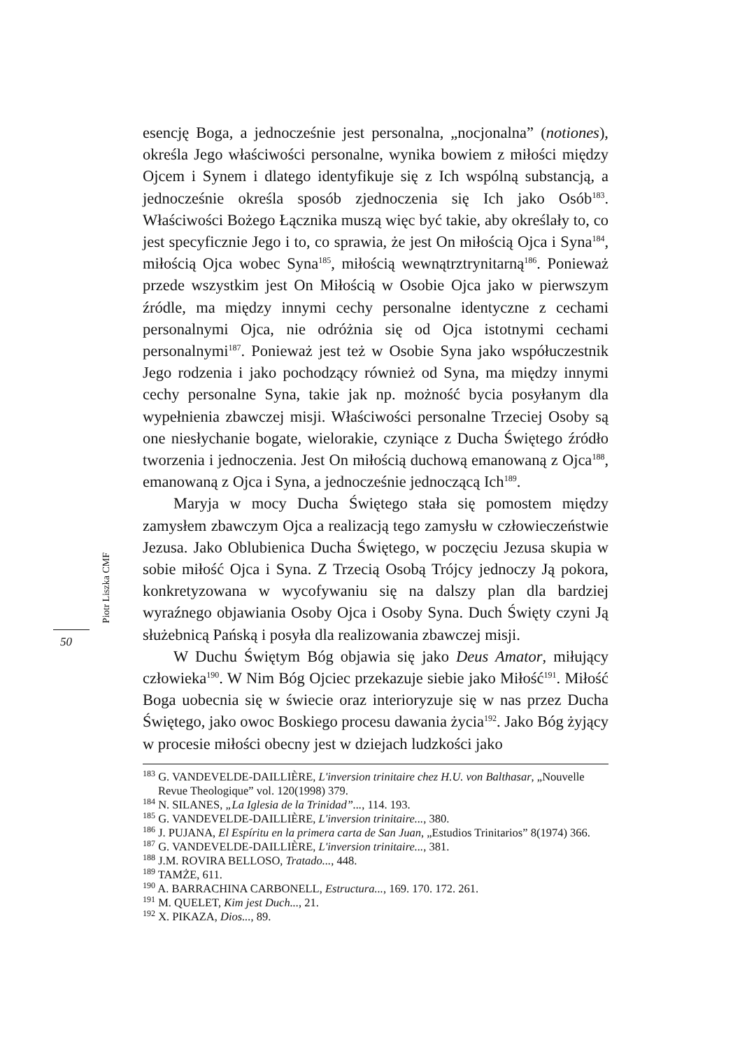esencję Boga, a jednocześnie jest personalna, „nocjonalna” (notiones), określa Jego właściwości personalne, wynika bowiem z miłości między Ojcem i Synem i dlatego identyfikuje się z Ich wspólną substancją, a jednocześnie określa sposób zjednoczenia się Ich jako Osób<sup>183</sup>. Właściwości Bożego Łącznika muszą więc być takie, aby określały to, co jest specyficznie Jego i to, co sprawia, że jest On miłością Ojca i Syna<sup>184</sup>, miłością Ojca wobec Syna<sup>185</sup>, miłością wewnątrztrynitarną<sup>186</sup>. Ponieważ przede wszystkim jest On Miłością w Osobie Ojca jako w pierwszym źródle, ma między innymi cechy personalne identyczne z cechami personalnymi Ojca, nie odróżnia się od Ojca istotnymi cechami personalnymi<sup>187</sup>. Ponieważ jest też w Osobie Syna jako współuczestnik Jego rodzenia i jako pochodzący również od Syna, ma między innymi cechy personalne Syna, takie jak np. możność bycia posyłanym dla wypełnienia zbawczej misji. Właściwości personalne Trzeciej Osoby są one niesłychanie bogate, wielorakie, czyniące z Ducha Świętego źródło tworzenia i jednoczenia. Jest On miłością duchową emanowaną z Ojca<sup>188</sup>, emanowaną z Ojca i Syna, a jednocześnie jednoczącą Ich<sup>189</sup>.
Maryja w mocy Ducha Świętego stała się pomostem między zamysłem zbawczym Ojca a realizacją tego zamysłu w człowieczeństwie Jezusa. Jako Oblubienica Ducha Świętego, w poczęciu Jezusa skupia w sobie miłość Ojca i Syna. Z Trzecią Osobą Trójcy jednoczy Ją pokora, konkretyzowana w wycofywaniu się na dalszy plan dla bardziej wyraźnego objawiania Osoby Ojca i Osoby Syna. Duch Święty czyni Ją służebnicą Pańską i posyła dla realizowania zbawczej misji.
W Duchu Świętym Bóg objawia się jako Deus Amator, miłujący człowieka<sup>190</sup>. W Nim Bóg Ojciec przekazuje siebie jako Miłość<sup>191</sup>. Miłość Boga uobecnia się w świecie oraz interioryzuje się w nas przez Ducha Świętego, jako owoc Boskiego procesu dawania życia<sup>192</sup>. Jako Bóg żyjący w procesie miłości obecny jest w dziejach ludzkości jako
Piotr Liszka CMF
50
<sup>183</sup> G. VANDEVELDE-DAILLIÈRE, L'inversion trinitaire chez H.U. von Balthasar, „Nouvelle Revue Theologique” vol. 120(1998) 379.
<sup>184</sup> N. SILANES, „La Iglesia de la Trinidad”..., 114. 193.
<sup>185</sup> G. VANDEVELDE-DAILLIÈRE, L'inversion trinitaire..., 380.
<sup>186</sup> J. PUJANA, El Espíritu en la primera carta de San Juan, „Estudios Trinitarios” 8(1974) 366.
<sup>187</sup> G. VANDEVELDE-DAILLIÈRE, L'inversion trinitaire..., 381.
<sup>188</sup> J.M. ROVIRA BELLOSO, Tratado..., 448.
<sup>189</sup> TAMŻE, 611.
<sup>190</sup> A. BARRACHINA CARBONELL, Estructura..., 169. 170. 172. 261.
<sup>191</sup> M. QUELET, Kim jest Duch..., 21.
<sup>192</sup> X. PIKAZA, Dios..., 89.